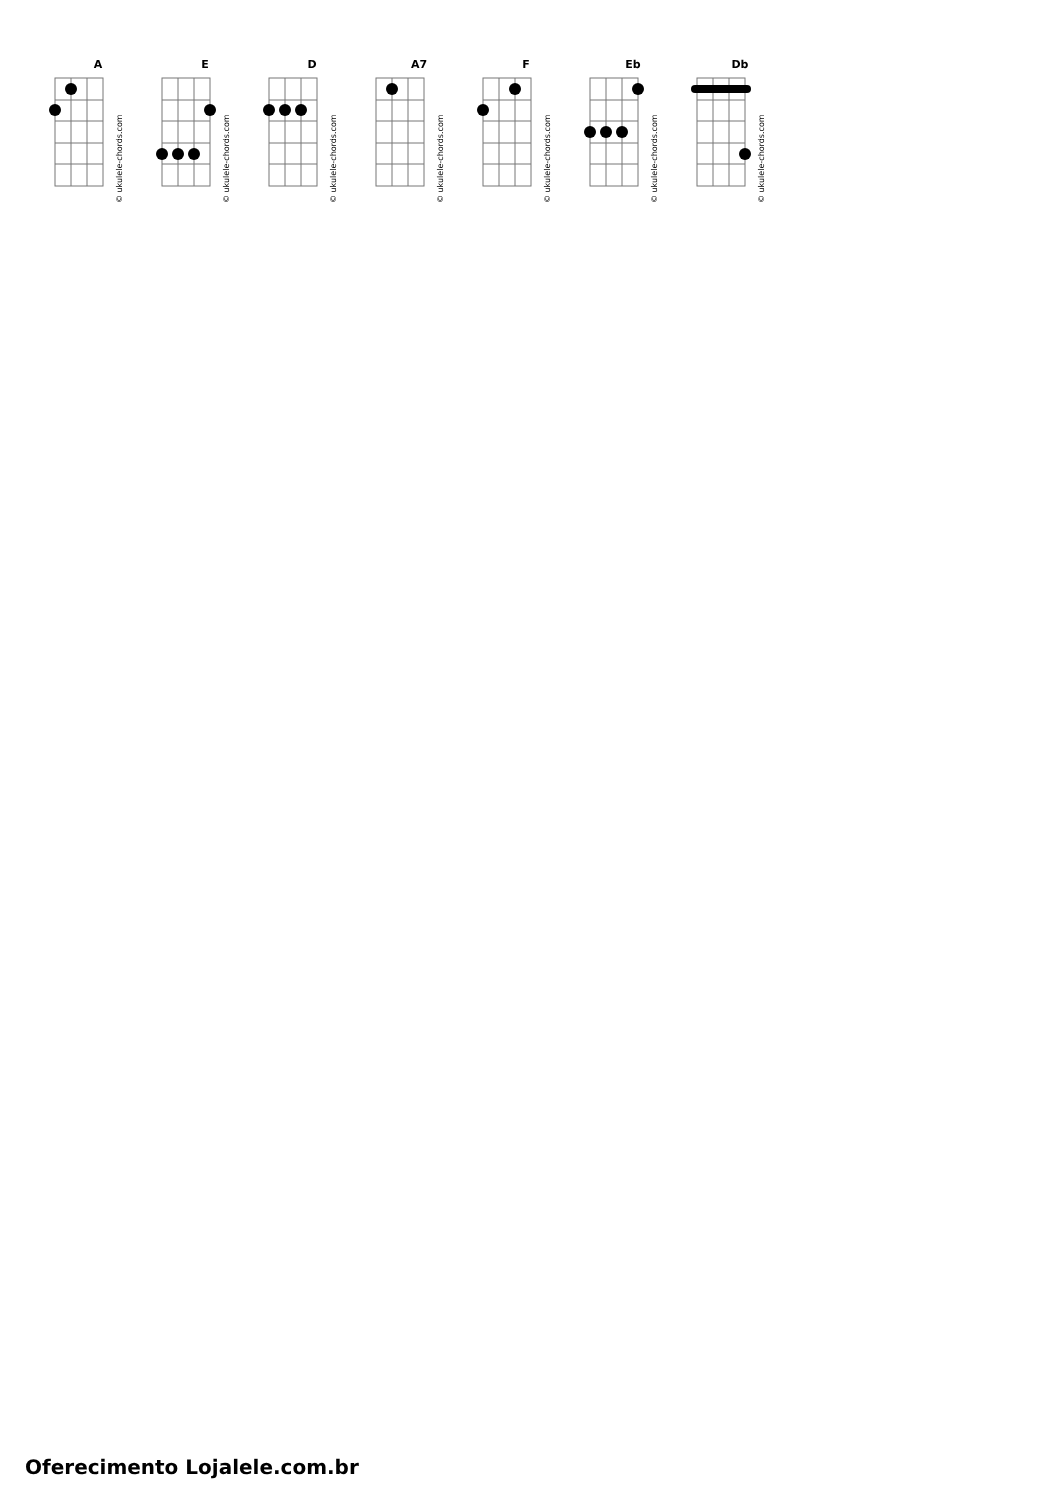A
© ukulele-chords.com
E
© ukulele-chords.com
D
© ukulele-chords.com
A7
© ukulele-chords.com
F
© ukulele-chords.com
Eb
© ukulele-chords.com
Db
© ukulele-chords.com
Oferecimento Lojalele.com.br